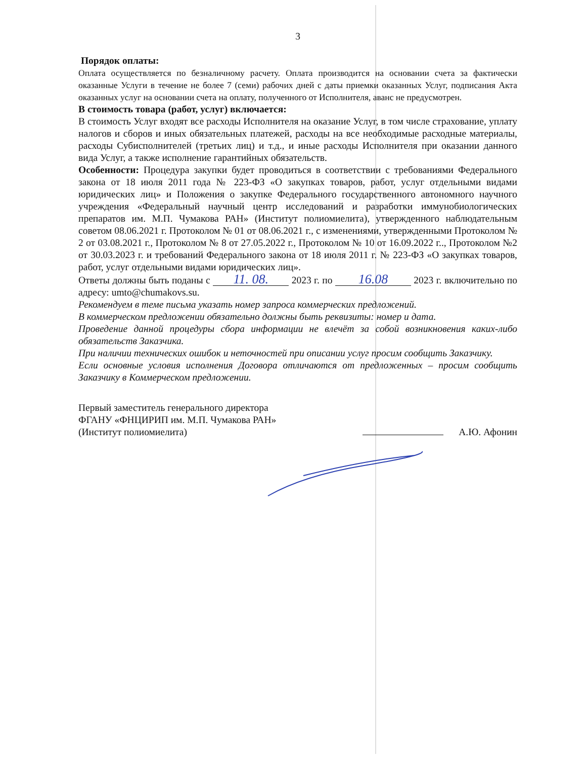3
Порядок оплаты:
Оплата осуществляется по безналичному расчету. Оплата производится на основании счета за фактически оказанные Услуги в течение не более 7 (семи) рабочих дней с даты приемки оказанных Услуг, подписания Акта оказанных услуг на основании счета на оплату, полученного от Исполнителя, аванс не предусмотрен.
В стоимость товара (работ, услуг) включается:
В стоимость Услуг входят все расходы Исполнителя на оказание Услуг, в том числе страхование, уплату налогов и сборов и иных обязательных платежей, расходы на все необходимые расходные материалы, расходы Субисполнителей (третьих лиц) и т.д., и иные расходы Исполнителя при оказании данного вида Услуг, а также исполнение гарантийных обязательств.
Особенности: Процедура закупки будет проводиться в соответствии с требованиями Федерального закона от 18 июля 2011 года № 223-ФЗ «О закупках товаров, работ, услуг отдельными видами юридических лиц» и Положения о закупке Федерального государственного автономного научного учреждения «Федеральный научный центр исследований и разработки иммунобиологических препаратов им. М.П. Чумакова РАН» (Институт полиомиелита), утвержденного наблюдательным советом 08.06.2021 г. Протоколом № 01 от 08.06.2021 г., с изменениями, утвержденными Протоколом № 2 от 03.08.2021 г., Протоколом № 8 от 27.05.2022 г., Протоколом № 10 от 16.09.2022 г.., Протоколом №2 от 30.03.2023 г. и требований Федерального закона от 18 июля 2011 г. № 223-ФЗ «О закупках товаров, работ, услуг отдельными видами юридических лиц».
Ответы должны быть поданы с 11. 08. 2023 г. по 16.08 2023 г. включительно по адресу: umto@chumakovs.su.
Рекомендуем в теме письма указать номер запроса коммерческих предложений.
В коммерческом предложении обязательно должны быть реквизиты: номер и дата.
Проведение данной процедуры сбора информации не влечёт за собой возникновения каких-либо обязательств Заказчика.
При наличии технических ошибок и неточностей при описании услуг просим сообщить Заказчику.
Если основные условия исполнения Договора отличаются от предложенных – просим сообщить Заказчику в Коммерческом предложении.
Первый заместитель генерального директора
ФГАНУ «ФНЦИРИП им. М.П. Чумакова РАН»
(Институт полиомиелита)
А.Ю. Афонин